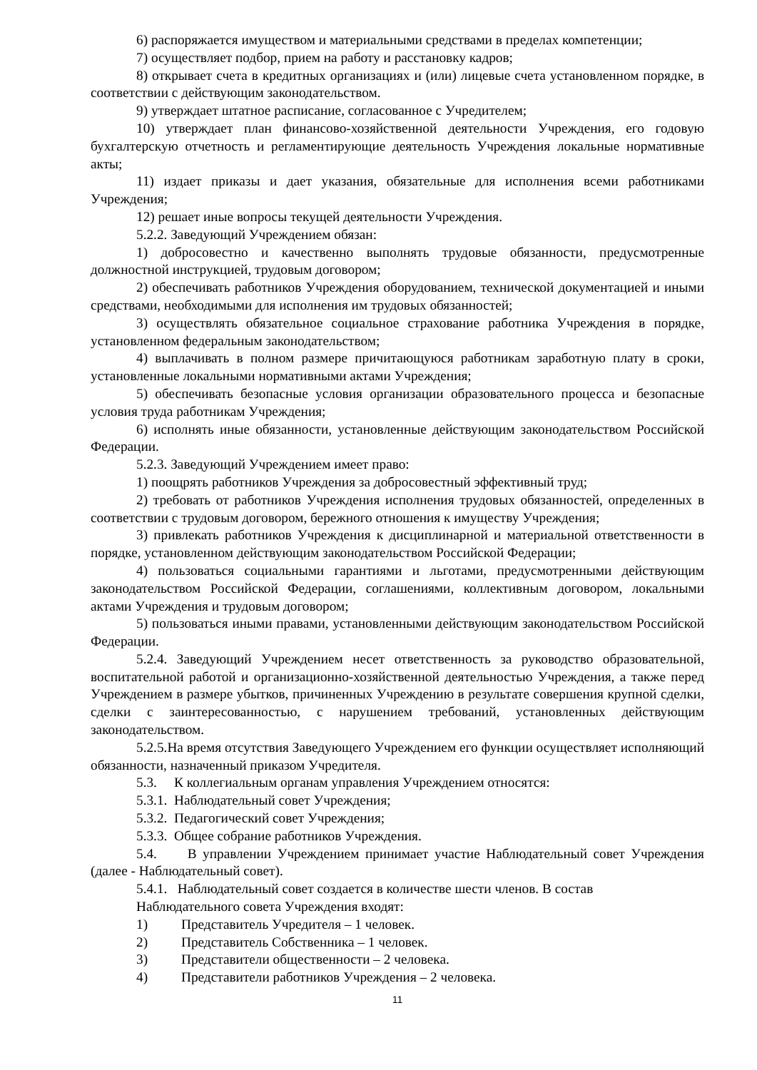6) распоряжается имуществом и материальными средствами в пределах компетенции;
7) осуществляет подбор, прием на работу и расстановку кадров;
8) открывает счета в кредитных организациях и (или) лицевые счета установленном порядке, в соответствии с действующим законодательством.
9) утверждает штатное расписание, согласованное с Учредителем;
10) утверждает план финансово-хозяйственной деятельности Учреждения, его годовую бухгалтерскую отчетность и регламентирующие деятельность Учреждения локальные нормативные акты;
11) издает приказы и дает указания, обязательные для исполнения всеми работниками Учреждения;
12) решает иные вопросы текущей деятельности Учреждения.
5.2.2. Заведующий Учреждением обязан:
1) добросовестно и качественно выполнять трудовые обязанности, предусмотренные должностной инструкцией, трудовым договором;
2) обеспечивать работников Учреждения оборудованием, технической документацией и иными средствами, необходимыми для исполнения им трудовых обязанностей;
3) осуществлять обязательное социальное страхование работника Учреждения в порядке, установленном федеральным законодательством;
4) выплачивать в полном размере причитающуюся работникам заработную плату в сроки, установленные локальными нормативными актами Учреждения;
5) обеспечивать безопасные условия организации образовательного процесса и безопасные условия труда работникам Учреждения;
6) исполнять иные обязанности, установленные действующим законодательством Российской Федерации.
5.2.3. Заведующий Учреждением имеет право:
1) поощрять работников Учреждения за добросовестный эффективный труд;
2) требовать от работников Учреждения исполнения трудовых обязанностей, определенных в соответствии с трудовым договором, бережного отношения к имуществу Учреждения;
3) привлекать работников Учреждения к дисциплинарной и материальной ответственности в порядке, установленном действующим законодательством Российской Федерации;
4) пользоваться социальными гарантиями и льготами, предусмотренными действующим законодательством Российской Федерации, соглашениями, коллективным договором, локальными актами Учреждения и трудовым договором;
5) пользоваться иными правами, установленными действующим законодательством Российской Федерации.
5.2.4. Заведующий Учреждением несет ответственность за руководство образовательной, воспитательной работой и организационно-хозяйственной деятельностью Учреждения, а также перед Учреждением в размере убытков, причиненных Учреждению в результате совершения крупной сделки, сделки с заинтересованностью, с нарушением требований, установленных действующим законодательством.
5.2.5.На время отсутствия Заведующего Учреждением его функции осуществляет исполняющий обязанности, назначенный приказом Учредителя.
5.3. К коллегиальным органам управления Учреждением относятся:
5.3.1. Наблюдательный совет Учреждения;
5.3.2. Педагогический совет Учреждения;
5.3.3. Общее собрание работников Учреждения.
5.4. В управлении Учреждением принимает участие Наблюдательный совет Учреждения (далее - Наблюдательный совет).
5.4.1. Наблюдательный совет создается в количестве шести членов. В состав
Наблюдательного совета Учреждения входят:
1) Представитель Учредителя – 1 человек.
2) Представитель Собственника – 1 человек.
3) Представители общественности – 2 человека.
4) Представители работников Учреждения – 2 человека.
11